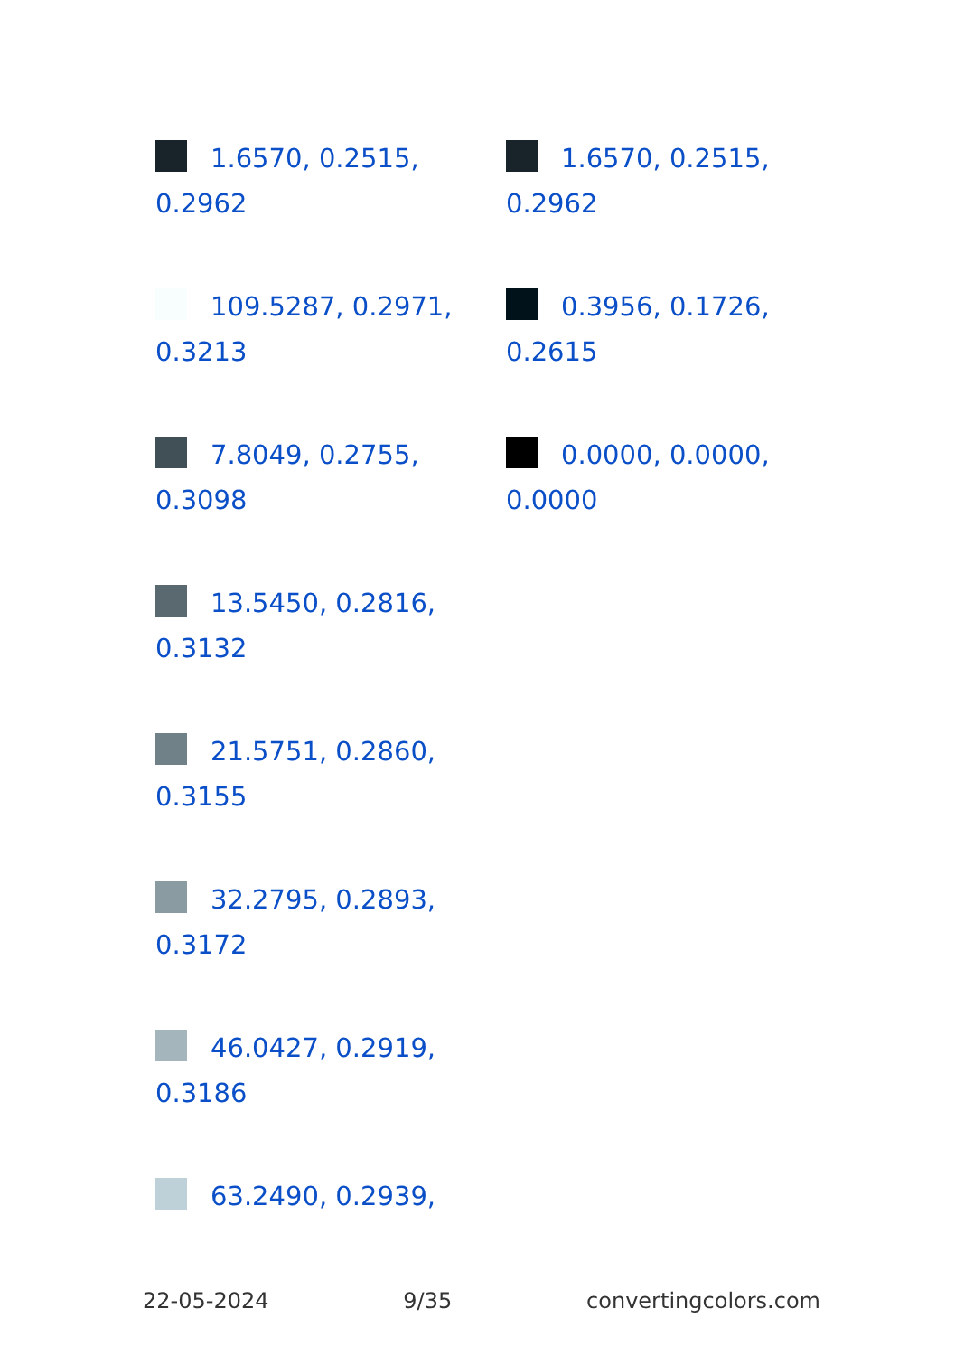1.6570, 0.2515, 0.2962
109.5287, 0.2971, 0.3213
7.8049, 0.2755, 0.3098
13.5450, 0.2816, 0.3132
21.5751, 0.2860, 0.3155
32.2795, 0.2893, 0.3172
46.0427, 0.2919, 0.3186
63.2490, 0.2939,
1.6570, 0.2515, 0.2962
0.3956, 0.1726, 0.2615
0.0000, 0.0000, 0.0000
22-05-2024 9/35 convertingcolors.com